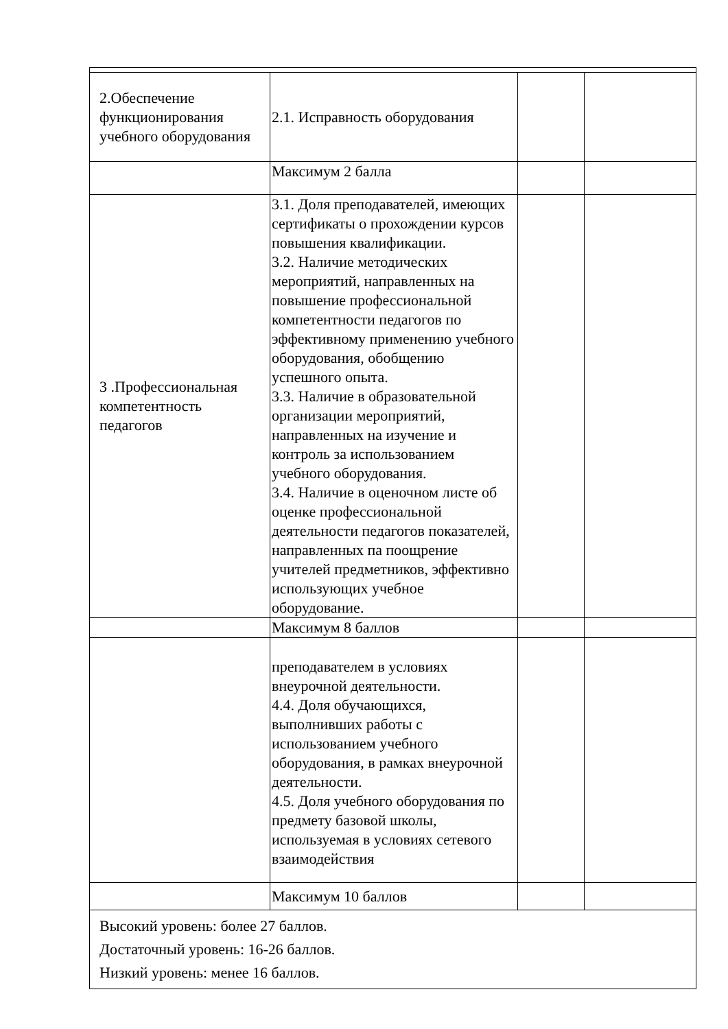| 2.Обеспечение функционирования учебного оборудования | 2.1. Исправность оборудования | | |
| | Максимум 2 балла | | |
| 3 .Профессиональная компетентность педагогов | 3.1. Доля преподавателей, имеющих сертификаты о прохождении курсов повышения квалификации. 3.2. Наличие методических мероприятий, направленных на повышение профессиональной компетентности педагогов по эффективному применению учебного оборудования, обобщению успешного опыта. 3.3. Наличие в образовательной организации мероприятий, направленных на изучение и контроль за использованием учебного оборудования. 3.4. Наличие в оценочном листе об оценке профессиональной деятельности педагогов показателей, направленных па поощрение учителей предметников, эффективно использующих учебное оборудование. | | |
| | Максимум 8 баллов | | |
| | преподавателем в условиях внеурочной деятельности. 4.4. Доля обучающихся, выполнивших работы с использованием учебного оборудования, в рамках внеурочной деятельности. 4.5. Доля учебного оборудования по предмету базовой школы, используемая в условиях сетевого взаимодействия | | |
| | Максимум 10 баллов | | |
Высокий уровень: более 27 баллов.
Достаточный уровень: 16-26 баллов.
Низкий уровень: менее 16 баллов.